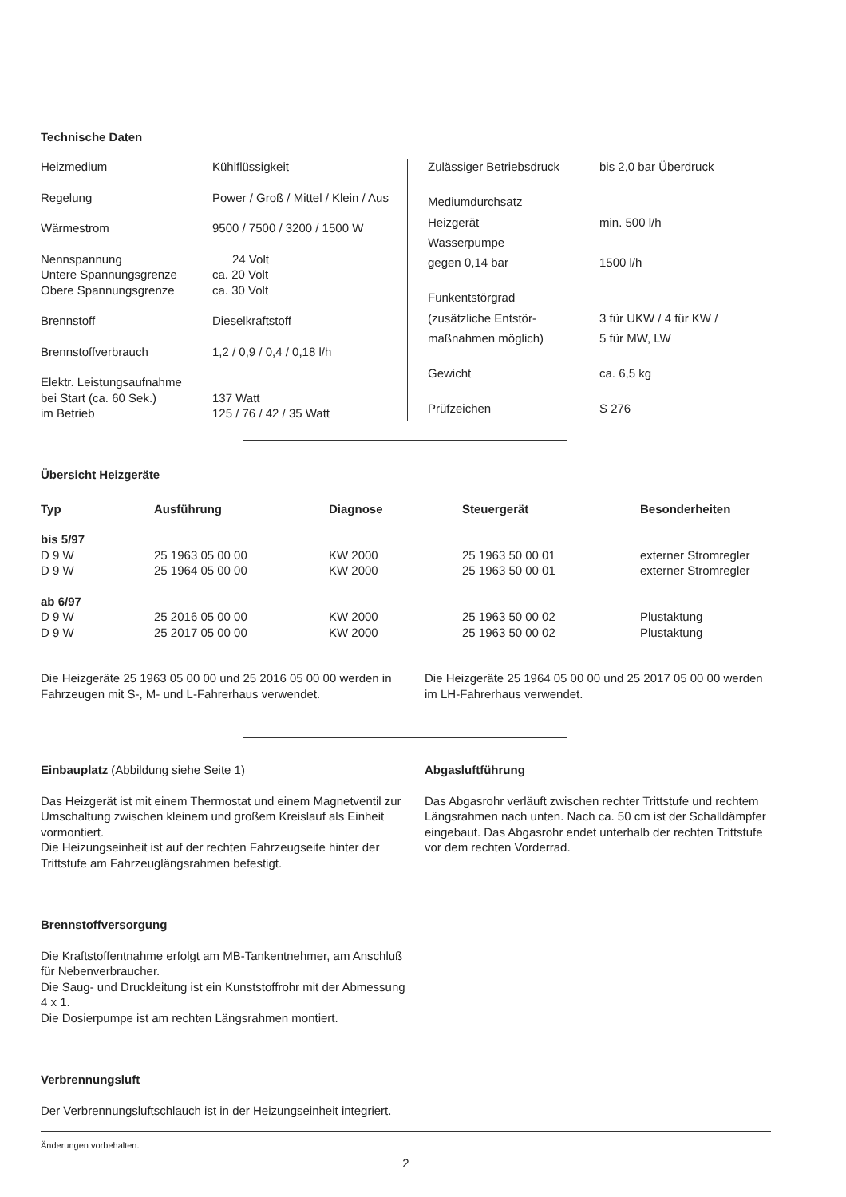Technische Daten
| Heizmedium | Kühlflüssigkeit |
| Regelung | Power / Groß / Mittel / Klein / Aus |
| Wärmestrom | 9500 / 7500 / 3200 / 1500 W |
| Nennspannung | 24 Volt |
| Untere Spannungsgrenze | ca. 20 Volt |
| Obere Spannungsgrenze | ca. 30 Volt |
| Brennstoff | Dieselkraftstoff |
| Brennstoffverbrauch | 1,2 / 0,9 / 0,4 / 0,18 l/h |
| Elektr. Leistungsaufnahme | |
| bei Start (ca. 60 Sek.) | 137 Watt |
| im Betrieb | 125 / 76 / 42 / 35 Watt |
| Zulässiger Betriebsdruck | bis 2,0 bar Überdruck |
| Mediumdurchsatz | |
| Heizgerät | min. 500 l/h |
| Wasserpumpe | |
| gegen 0,14 bar | 1500 l/h |
| Funkentstörgrad | |
| (zusätzliche Entstör- | 3 für UKW / 4 für KW / |
| maßnahmen möglich) | 5 für MW, LW |
| Gewicht | ca. 6,5 kg |
| Prüfzeichen | S 276 |
Übersicht Heizgeräte
| Typ | Ausführung | Diagnose | Steuergerät | Besonderheiten |
| --- | --- | --- | --- | --- |
| bis 5/97 | | | | |
| D 9 W | 25 1963 05 00 00 | KW 2000 | 25 1963 50 00 01 | externer Stromregler |
| D 9 W | 25 1964 05 00 00 | KW 2000 | 25 1963 50 00 01 | externer Stromregler |
| ab 6/97 | | | | |
| D 9 W | 25 2016 05 00 00 | KW 2000 | 25 1963 50 00 02 | Plustaktung |
| D 9 W | 25 2017 05 00 00 | KW 2000 | 25 1963 50 00 02 | Plustaktung |
Die Heizgeräte 25 1963 05 00 00 und 25 2016 05 00 00 werden in Fahrzeugen mit S-, M- und L-Fahrerhaus verwendet.
Die Heizgeräte 25 1964 05 00 00 und 25 2017 05 00 00 werden im LH-Fahrerhaus verwendet.
Einbauplatz (Abbildung siehe Seite 1)
Das Heizgerät ist mit einem Thermostat und einem Magnetventil zur Umschaltung zwischen kleinem und großem Kreislauf als Einheit vormontiert.
Die Heizungseinheit ist auf der rechten Fahrzeugseite hinter der Trittstufe am Fahrzeuglängsrahmen befestigt.
Brennstoffversorgung
Die Kraftstoffentnahme erfolgt am MB-Tankentnehmer, am Anschluß für Nebenverbraucher.
Die Saug- und Druckleitung ist ein Kunststoffrohr mit der Abmessung 4 x 1.
Die Dosierpumpe ist am rechten Längsrahmen montiert.
Verbrennungsluft
Der Verbrennungsluftschlauch ist in der Heizungseinheit integriert.
Abgasluftführung
Das Abgasrohr verläuft zwischen rechter Trittstufe und rechtem Längsrahmen nach unten. Nach ca. 50 cm ist der Schalldämpfer eingebaut. Das Abgasrohr endet unterhalb der rechten Trittstufe vor dem rechten Vorderrad.
Änderungen vorbehalten.
2